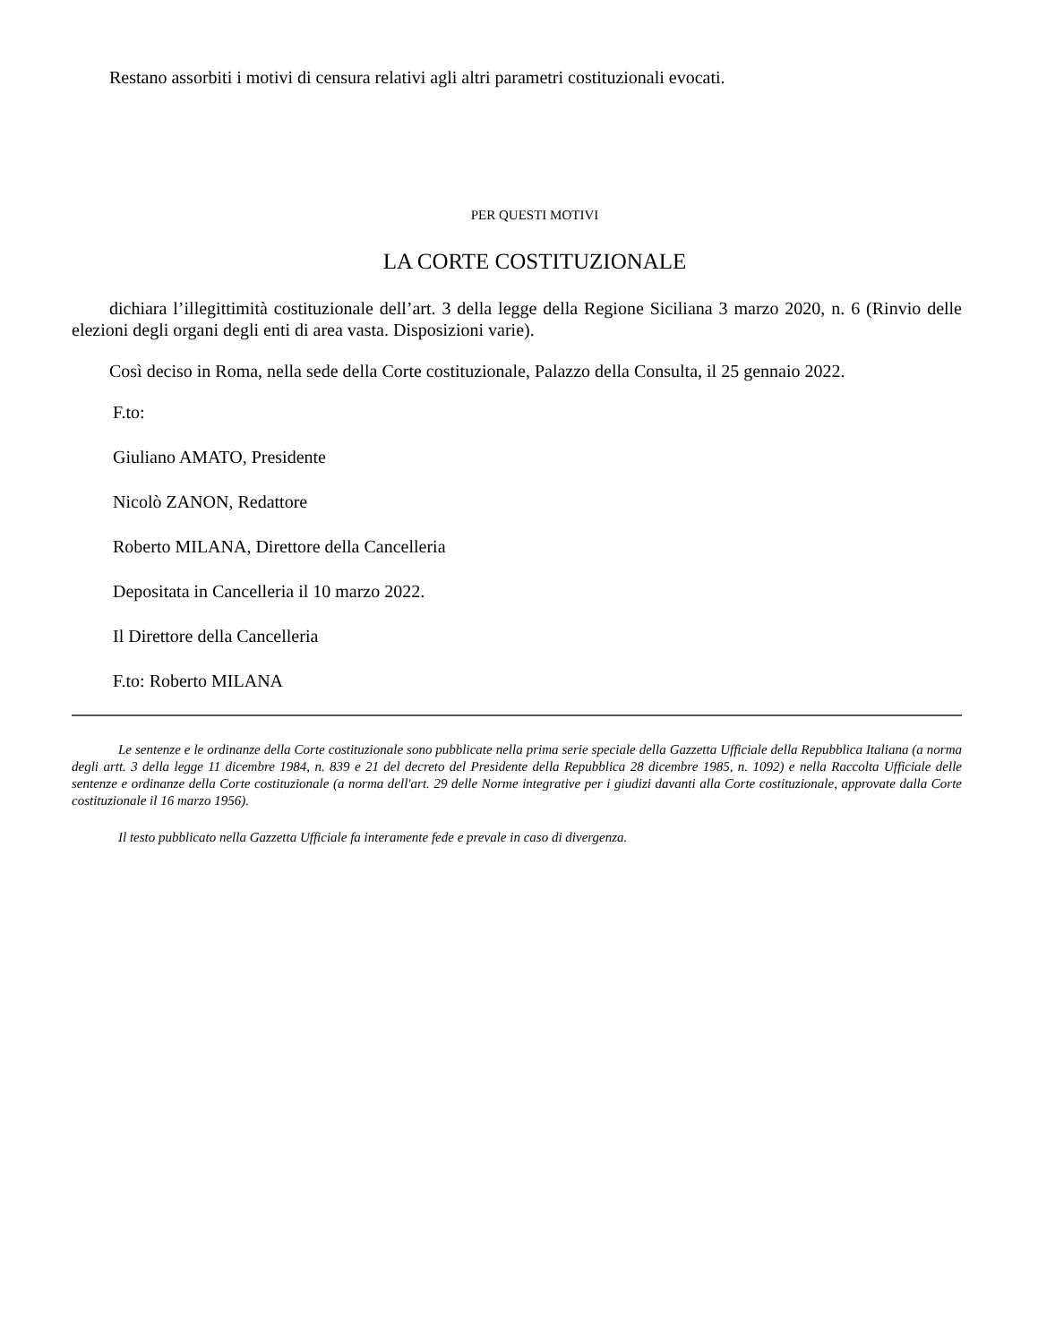Restano assorbiti i motivi di censura relativi agli altri parametri costituzionali evocati.
PER QUESTI MOTIVI
LA CORTE COSTITUZIONALE
dichiara l’illegittimità costituzionale dell’art. 3 della legge della Regione Siciliana 3 marzo 2020, n. 6 (Rinvio delle elezioni degli organi degli enti di area vasta. Disposizioni varie).
Così deciso in Roma, nella sede della Corte costituzionale, Palazzo della Consulta, il 25 gennaio 2022.
F.to:
Giuliano AMATO, Presidente
Nicolò ZANON, Redattore
Roberto MILANA, Direttore della Cancelleria
Depositata in Cancelleria il 10 marzo 2022.
Il Direttore della Cancelleria
F.to: Roberto MILANA
Le sentenze e le ordinanze della Corte costituzionale sono pubblicate nella prima serie speciale della Gazzetta Ufficiale della Repubblica Italiana (a norma degli artt. 3 della legge 11 dicembre 1984, n. 839 e 21 del decreto del Presidente della Repubblica 28 dicembre 1985, n. 1092) e nella Raccolta Ufficiale delle sentenze e ordinanze della Corte costituzionale (a norma dell'art. 29 delle Norme integrative per i giudizi davanti alla Corte costituzionale, approvate dalla Corte costituzionale il 16 marzo 1956).
Il testo pubblicato nella Gazzetta Ufficiale fa interamente fede e prevale in caso di divergenza.